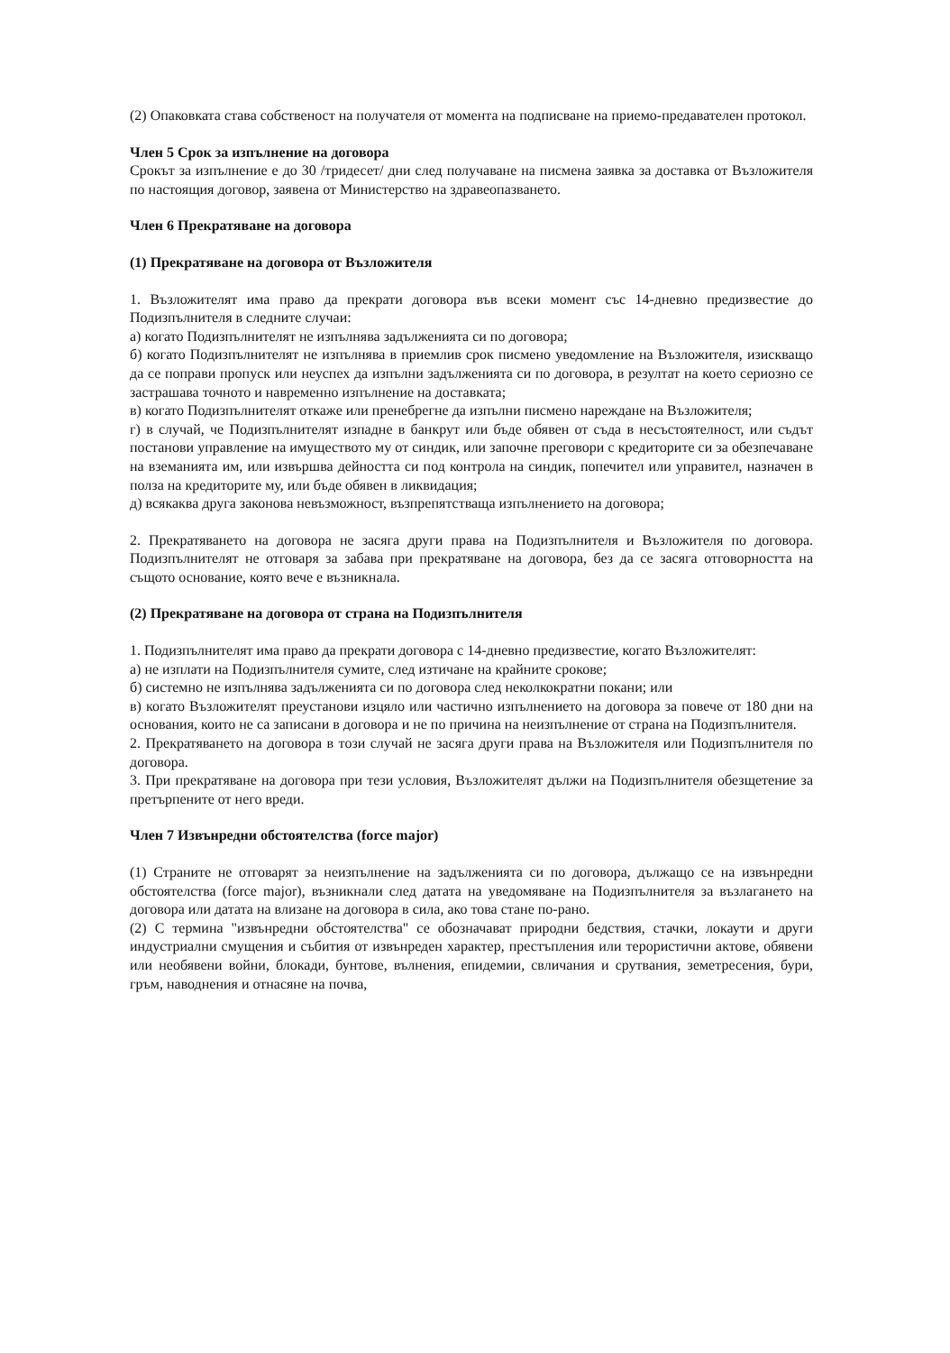(2) Опаковката става собственост на получателя от момента на подписване на приемо-предавателен протокол.
Член 5 Срок за изпълнение на договора
Срокът за изпълнение е до 30 /тридесет/ дни след получаване на писмена заявка за доставка от Възложителя по настоящия договор, заявена от Министерство на здравеопазването.
Член 6 Прекратяване на договора
(1) Прекратяване на договора от Възложителя
1. Възложителят има право да прекрати договора във всеки момент със 14-дневно предизвестие до Подизпълнителя в следните случаи:
а) когато Подизпълнителят не изпълнява задълженията си по договора;
б) когато Подизпълнителят не изпълнява в приемлив срок писмено уведомление на Възложителя, изискващо да се поправи пропуск или неуспех да изпълни задълженията си по договора, в резултат на което сериозно се застрашава точното и навременно изпълнение на доставката;
в) когато Подизпълнителят откаже или пренебрегне да изпълни писмено нареждане на Възложителя;
г) в случай, че Подизпълнителят изпадне в банкрут или бъде обявен от съда в несъстоятелност, или съдът постанови управление на имуществото му от синдик, или започне преговори с кредиторите си за обезпечаване на вземанията им, или извършва дейността си под контрола на синдик, попечител или управител, назначен в полза на кредиторите му, или бъде обявен в ликвидация;
д) всякаква друга законова невъзможност, възпрепятстваща изпълнението на договора;
2. Прекратяването на договора не засяга други права на Подизпълнителя и Възложителя по договора. Подизпълнителят не отговаря за забава при прекратяване на договора, без да се засяга отговорността на същото основание, която вече е възникнала.
(2) Прекратяване на договора от страна на Подизпълнителя
1. Подизпълнителят има право да прекрати договора с 14-дневно предизвестие, когато Възложителят:
а) не изплати на Подизпълнителя сумите, след изтичане на крайните срокове;
б) системно не изпълнява задълженията си по договора след неколкократни покани; или
в) когато Възложителят преустанови изцяло или частично изпълнението на договора за повече от 180 дни на основания, които не са записани в договора и не по причина на неизпълнение от страна на Подизпълнителя.
2. Прекратяването на договора в този случай не засяга други права на Възложителя или Подизпълнителя по договора.
3. При прекратяване на договора при тези условия, Възложителят дължи на Подизпълнителя обезщетение за претърпените от него вреди.
Член 7 Извънредни обстоятелства (force major)
(1) Страните не отговарят за неизпълнение на задълженията си по договора, дължащо се на извънредни обстоятелства (force major), възникнали след датата на уведомяване на Подизпълнителя за възлагането на договора или датата на влизане на договора в сила, ако това стане по-рано.
(2) С термина "извънредни обстоятелства" се обозначават природни бедствия, стачки, локаути и други индустриални смущения и събития от извънреден характер, престъпления или терористични актове, обявени или необявени войни, блокади, бунтове, вълнения, епидемии, свличания и срутвания, земетресения, бури, гръм, наводнения и отнасяне на почва,